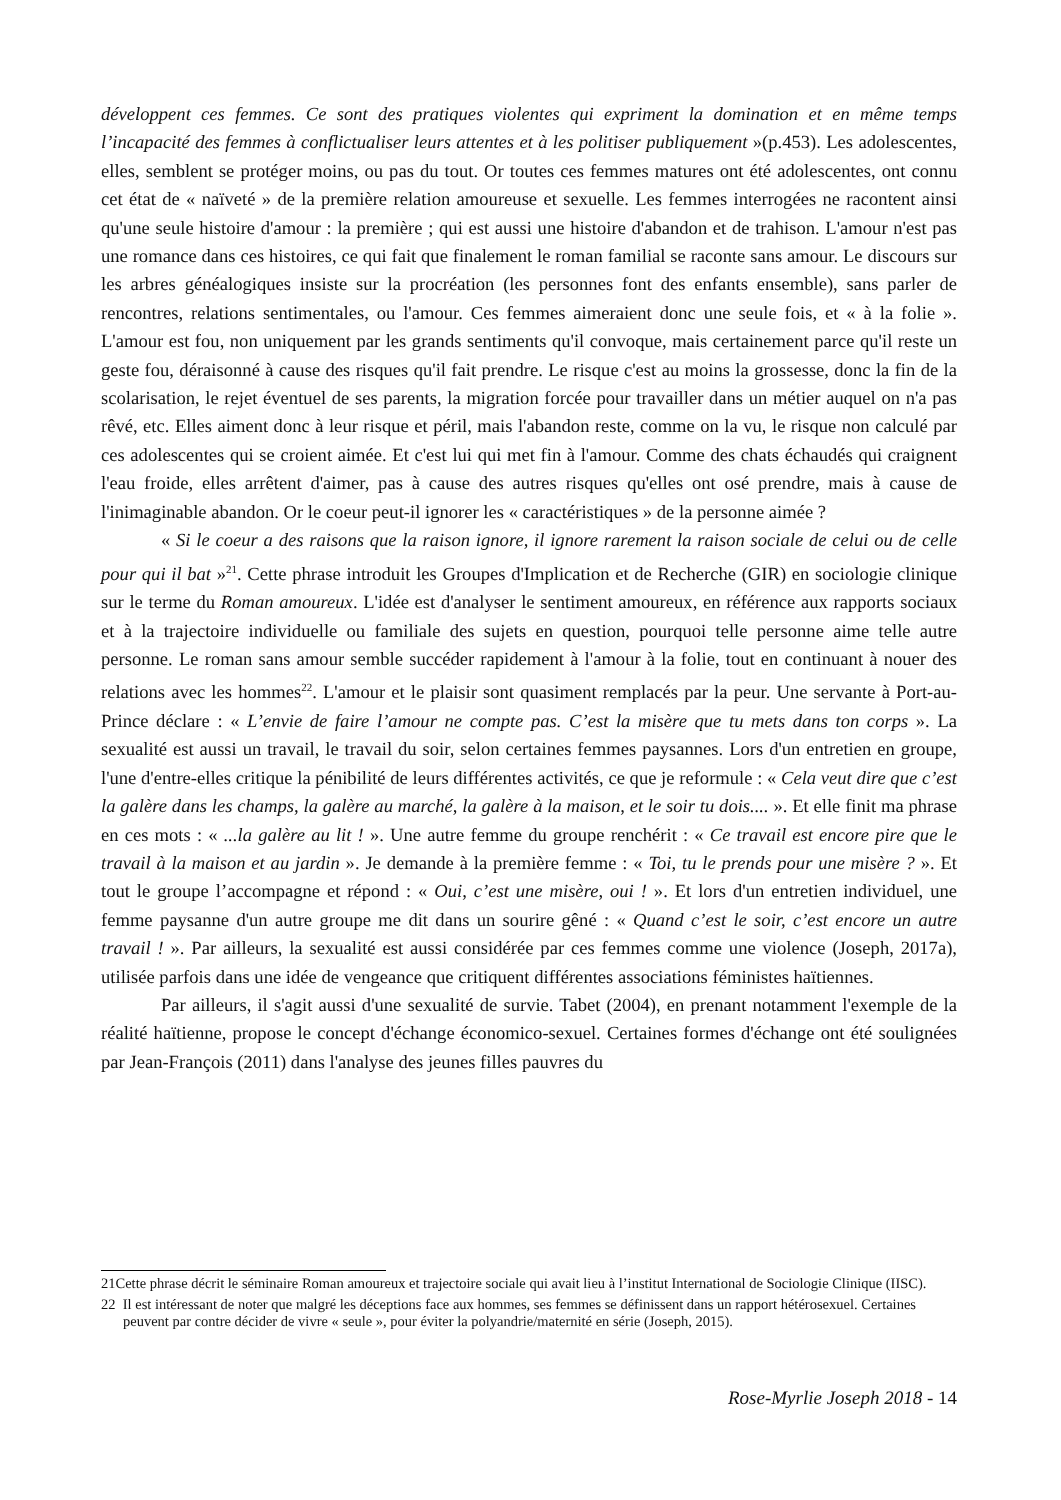développent ces femmes. Ce sont des pratiques violentes qui expriment la domination et en même temps l’incapacité des femmes à conflictualiser leurs attentes et à les politiser publiquement »(p.453). Les adolescentes, elles, semblent se protéger moins, ou pas du tout. Or toutes ces femmes matures ont été adolescentes, ont connu cet état de « naïveté » de la première relation amoureuse et sexuelle. Les femmes interrogées ne racontent ainsi qu'une seule histoire d'amour : la première ; qui est aussi une histoire d'abandon et de trahison. L'amour n'est pas une romance dans ces histoires, ce qui fait que finalement le roman familial se raconte sans amour. Le discours sur les arbres généalogiques insiste sur la procréation (les personnes font des enfants ensemble), sans parler de rencontres, relations sentimentales, ou l'amour. Ces femmes aimeraient donc une seule fois, et « à la folie ». L'amour est fou, non uniquement par les grands sentiments qu'il convoque, mais certainement parce qu'il reste un geste fou, déraisonné à cause des risques qu'il fait prendre. Le risque c'est au moins la grossesse, donc la fin de la scolarisation, le rejet éventuel de ses parents, la migration forcée pour travailler dans un métier auquel on n'a pas rêvé, etc. Elles aiment donc à leur risque et péril, mais l'abandon reste, comme on la vu, le risque non calculé par ces adolescentes qui se croient aimée. Et c'est lui qui met fin à l'amour. Comme des chats échaudés qui craignent l'eau froide, elles arrêtent d'aimer, pas à cause des autres risques qu'elles ont osé prendre, mais à cause de l'inimaginable abandon. Or le coeur peut-il ignorer les « caractéristiques » de la personne aimée ?
« Si le coeur a des raisons que la raison ignore, il ignore rarement la raison sociale de celui ou de celle pour qui il bat »<sup>21</sup>. Cette phrase introduit les Groupes d'Implication et de Recherche (GIR) en sociologie clinique sur le terme du Roman amoureux. L'idée est d'analyser le sentiment amoureux, en référence aux rapports sociaux et à la trajectoire individuelle ou familiale des sujets en question, pourquoi telle personne aime telle autre personne. Le roman sans amour semble succéder rapidement à l'amour à la folie, tout en continuant à nouer des relations avec les hommes<sup>22</sup>. L'amour et le plaisir sont quasiment remplacés par la peur. Une servante à Port-au-Prince déclare : « L’envie de faire l’amour ne compte pas. C’est la misère que tu mets dans ton corps ». La sexualité est aussi un travail, le travail du soir, selon certaines femmes paysannes. Lors d'un entretien en groupe, l'une d'entre-elles critique la pénibilité de leurs différentes activités, ce que je reformule : « Cela veut dire que c’est la galère dans les champs, la galère au marché, la galère à la maison, et le soir tu dois.... ». Et elle finit ma phrase en ces mots : « ...la galère au lit ! ». Une autre femme du groupe renchérit : « Ce travail est encore pire que le travail à la maison et au jardin ». Je demande à la première femme : « Toi, tu le prends pour une misère ? ». Et tout le groupe l’accompagne et répond : « Oui, c’est une misère, oui ! ». Et lors d'un entretien individuel, une femme paysanne d'un autre groupe me dit dans un sourire gêné : « Quand c’est le soir, c’est encore un autre travail ! ». Par ailleurs, la sexualité est aussi considérée par ces femmes comme une violence (Joseph, 2017a), utilisée parfois dans une idée de vengeance que critiquent différentes associations féministes haïtiennes.
Par ailleurs, il s'agit aussi d'une sexualité de survie. Tabet (2004), en prenant notamment l'exemple de la réalité haïtienne, propose le concept d'échange économico-sexuel. Certaines formes d'échange ont été soulignées par Jean-François (2011) dans l'analyse des jeunes filles pauvres du
21Cette phrase décrit le séminaire Roman amoureux et trajectoire sociale qui avait lieu à l’institut International de Sociologie Clinique (IISC).
22 Il est intéressant de noter que malgré les déceptions face aux hommes, ses femmes se définissent dans un rapport hétérosexuel. Certaines peuvent par contre décider de vivre « seule », pour éviter la polyandrie/maternité en série (Joseph, 2015).
Rose-Myrlie Joseph 2018 - 14